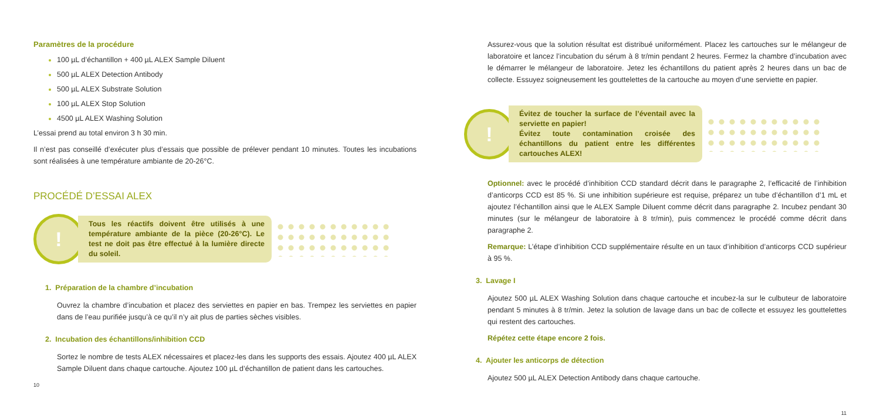Paramètres de la procédure
100 µL d’échantillon + 400 µL ALEX Sample Diluent
500 µL ALEX Detection Antibody
500 µL ALEX Substrate Solution
100 µL ALEX Stop Solution
4500 µL ALEX Washing Solution
L’essai prend au total environ 3 h 30 min.
Il n’est pas conseillé d’exécuter plus d’essais que possible de prélever pendant 10 minutes. Toutes les incubations sont réalisées à une température ambiante de 20-26°C.
PROCÉDÉ D’ESSAI ALEX
!
Tous les réactifs doivent être utilisés à une température ambiante de la pièce (20-26°C). Le test ne doit pas être effectué à la lumière directe du soleil.
1. Préparation de la chambre d’incubation
Ouvrez la chambre d’incubation et placez des serviettes en papier en bas. Trempez les serviettes en papier dans de l’eau purifiée jusqu’à ce qu’il n’y ait plus de parties sèches visibles.
2. Incubation des échantillons/inhibition CCD
Sortez le nombre de tests ALEX nécessaires et placez-les dans les supports des essais. Ajoutez 400 µL ALEX Sample Diluent dans chaque cartouche. Ajoutez 100 µL d’échantillon de patient dans les cartouches.
10
Assurez-vous que la solution résultat est distribué uniformément. Placez les cartouches sur le mélangeur de laboratoire et lancez l’incubation du sérum à 8 tr/min pendant 2 heures. Fermez la chambre d’incubation avec le démarrer le mélangeur de laboratoire. Jetez les échantillons du patient après 2 heures dans un bac de collecte. Essuyez soigneusement les gouttelettes de la cartouche au moyen d’une serviette en papier.
!
Évitez de toucher la surface de l’éventail avec la serviette en papier!
Évitez toute contamination croisée des échantillons du patient entre les différentes cartouches ALEX!
Optionnel: avec le procédé d’inhibition CCD standard décrit dans le paragraphe 2, l’efficacité de l’inhibition d’anticorps CCD est 85 %. Si une inhibition supérieure est requise, préparez un tube d’échantillon d’1 mL et ajoutez l’échantillon ainsi que le ALEX Sample Diluent comme décrit dans paragraphe 2. Incubez pendant 30 minutes (sur le mélangeur de laboratoire à 8 tr/min), puis commencez le procédé comme décrit dans paragraphe 2.
Remarque: L’étape d’inhibition CCD supplémentaire résulte en un taux d’inhibition d’anticorps CCD supérieur à 95 %.
3. Lavage I
Ajoutez 500 µL ALEX Washing Solution dans chaque cartouche et incubez-la sur le culbuteur de laboratoire pendant 5 minutes à 8 tr/min. Jetez la solution de lavage dans un bac de collecte et essuyez les gouttelettes qui restent des cartouches.
Répétez cette étape encore 2 fois.
4. Ajouter les anticorps de détection
Ajoutez 500 µL ALEX Detection Antibody dans chaque cartouche.
11